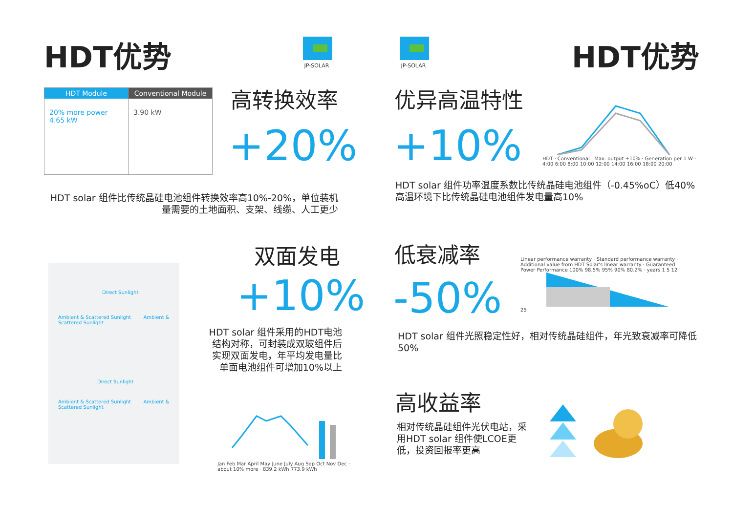HDT优势
JP-SOLAR
HDT Module
20% more power 4.65 kW
Conventional Module
3.90 kW
高转换效率
+20%
HDT solar 组件比传统晶硅电池组件转换效率高10%-20%，单位装机量需要的土地面积、支架、线缆、人工更少
Direct Sunlight
Ambient & Scattered Sunlight Ambient & Scattered Sunlight
Direct Sunlight
Ambient & Scattered Sunlight Ambient & Scattered Sunlight
双面发电
+10%
HDT solar 组件采用的HDT电池结构对称，可封装成双玻组件后实现双面发电，年平均发电量比单面电池组件可增加10%以上
Jan Feb Mar April May June July Aug Sep Oct Nov Dec · about 10% more · 839.2 kWh 773.9 kWh
JP-SOLAR HDT优势
优异高温特性
+10%
HDT · Conventional · Max. output +10% · Generation per 1 W · 4:00 6:00 8:00 10:00 12:00 14:00 16:00 18:00 20:00
HDT solar 组件功率温度系数比传统晶硅电池组件（-0.45%oC）低40%高温环境下比传统晶硅电池组件发电量高10%
低衰减率
-50%
Linear performance warranty · Standard performance warranty · Additional value from HDT Solar's linear warranty · Guaranteed Power Performance 100% 98.5% 95% 90% 80.2% · years 1 5 12 25
HDT solar 组件光照稳定性好，相对传统晶硅组件，年光致衰减率可降低50%
高收益率
相对传统晶硅组件光伏电站，采用HDT solar 组件使LCOE更低，投资回报率更高